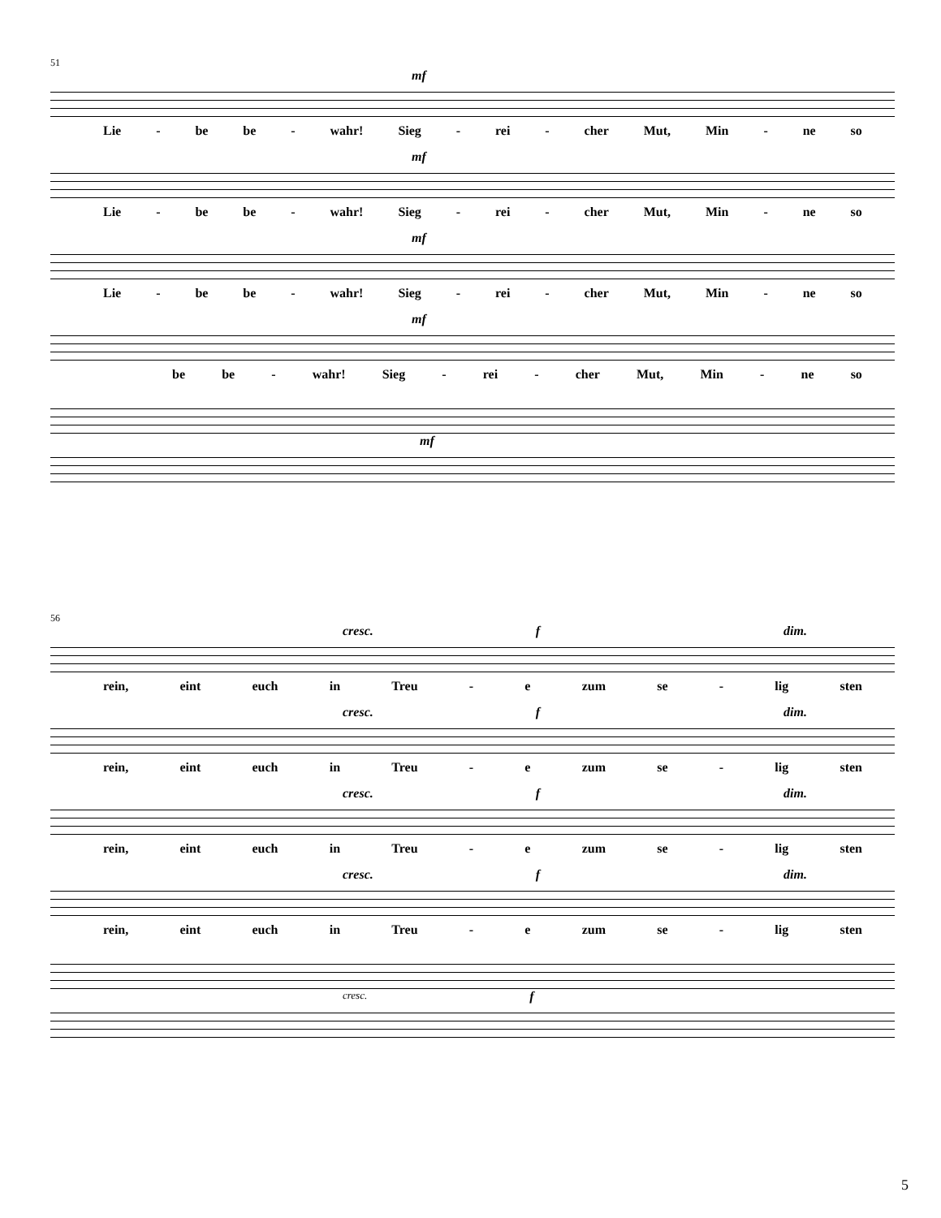51
mf
Lie - be be - wahr! Sieg - rei - cher Mut, Min - ne so
mf
Lie - be be - wahr! Sieg - rei - cher Mut, Min - ne so
mf
Lie - be be - wahr! Sieg - rei - cher Mut, Min - ne so
mf
be be - wahr! Sieg - rei - cher Mut, Min - ne so
mf
56
cresc. f dim.
rein, eint euch in Treu - e zum se - lig sten
cresc. f dim.
rein, eint euch in Treu - e zum se - lig sten
cresc. f dim.
rein, eint euch in Treu - e zum se - lig sten
cresc. f dim.
rein, eint euch in Treu - e zum se - lig sten
cresc. f
5